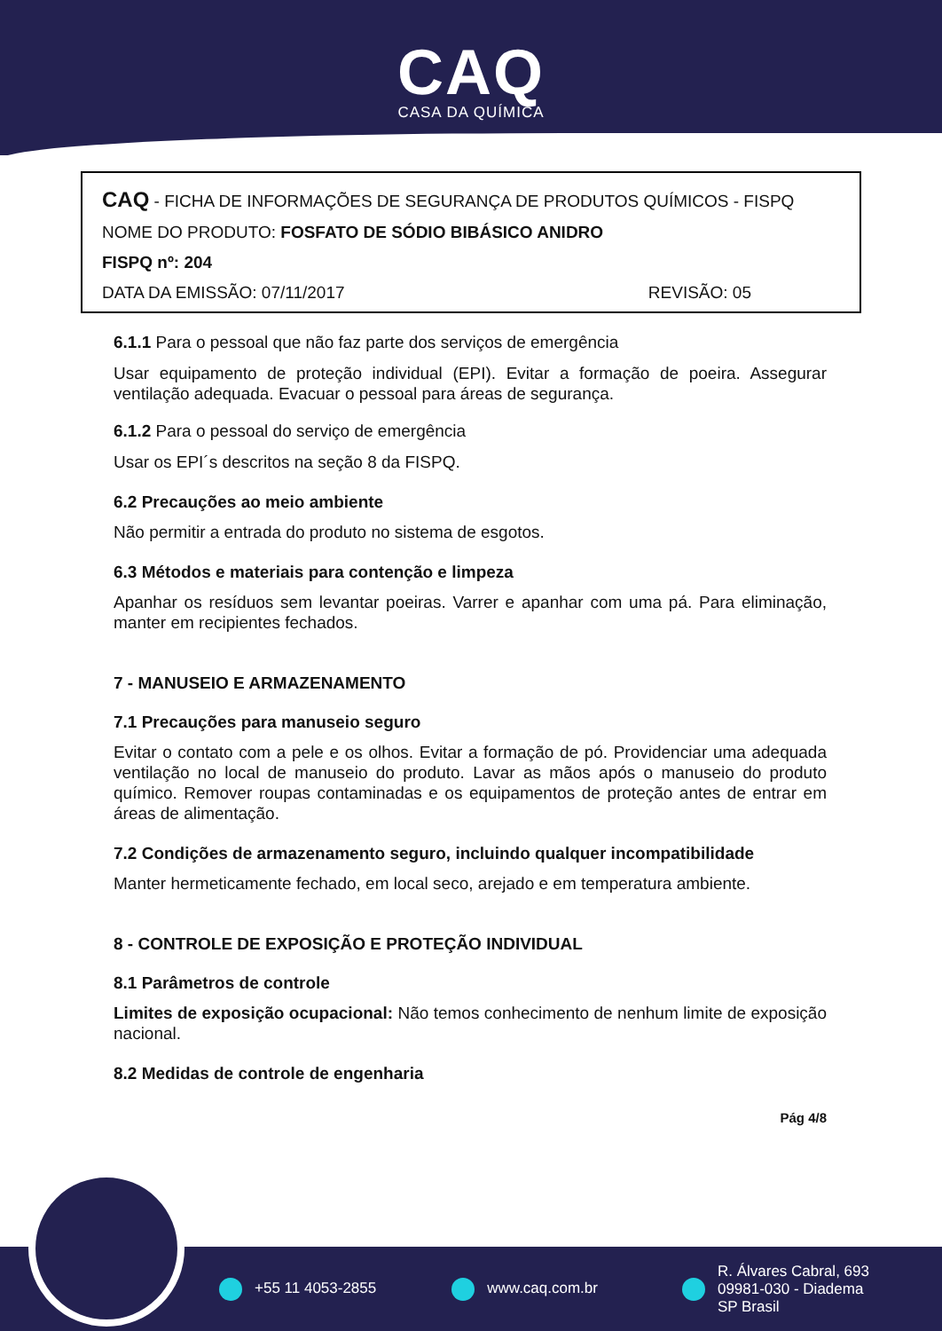CAQ
CASA DA QUÍMICA
CAQ - FICHA DE INFORMAÇÕES DE SEGURANÇA DE PRODUTOS QUÍMICOS - FISPQ
NOME DO PRODUTO: FOSFATO DE SÓDIO BIBÁSICO ANIDRO
FISPQ nº: 204
DATA DA EMISSÃO: 07/11/2017 REVISÃO: 05
6.1.1 Para o pessoal que não faz parte dos serviços de emergência
Usar equipamento de proteção individual (EPI). Evitar a formação de poeira. Assegurar ventilação adequada. Evacuar o pessoal para áreas de segurança.
6.1.2 Para o pessoal do serviço de emergência
Usar os EPI´s descritos na seção 8 da FISPQ.
6.2 Precauções ao meio ambiente
Não permitir a entrada do produto no sistema de esgotos.
6.3 Métodos e materiais para contenção e limpeza
Apanhar os resíduos sem levantar poeiras. Varrer e apanhar com uma pá. Para eliminação, manter em recipientes fechados.
7 - MANUSEIO E ARMAZENAMENTO
7.1 Precauções para manuseio seguro
Evitar o contato com a pele e os olhos. Evitar a formação de pó. Providenciar uma adequada ventilação no local de manuseio do produto. Lavar as mãos após o manuseio do produto químico. Remover roupas contaminadas e os equipamentos de proteção antes de entrar em áreas de alimentação.
7.2 Condições de armazenamento seguro, incluindo qualquer incompatibilidade
Manter hermeticamente fechado, em local seco, arejado e em temperatura ambiente.
8 - CONTROLE DE EXPOSIÇÃO E PROTEÇÃO INDIVIDUAL
8.1 Parâmetros de controle
Limites de exposição ocupacional: Não temos conhecimento de nenhum limite de exposição nacional.
8.2 Medidas de controle de engenharia
Pág 4/8
+55 11 4053-2855 www.caq.com.br R. Álvares Cabral, 693
09981-030 - Diadema
SP Brasil